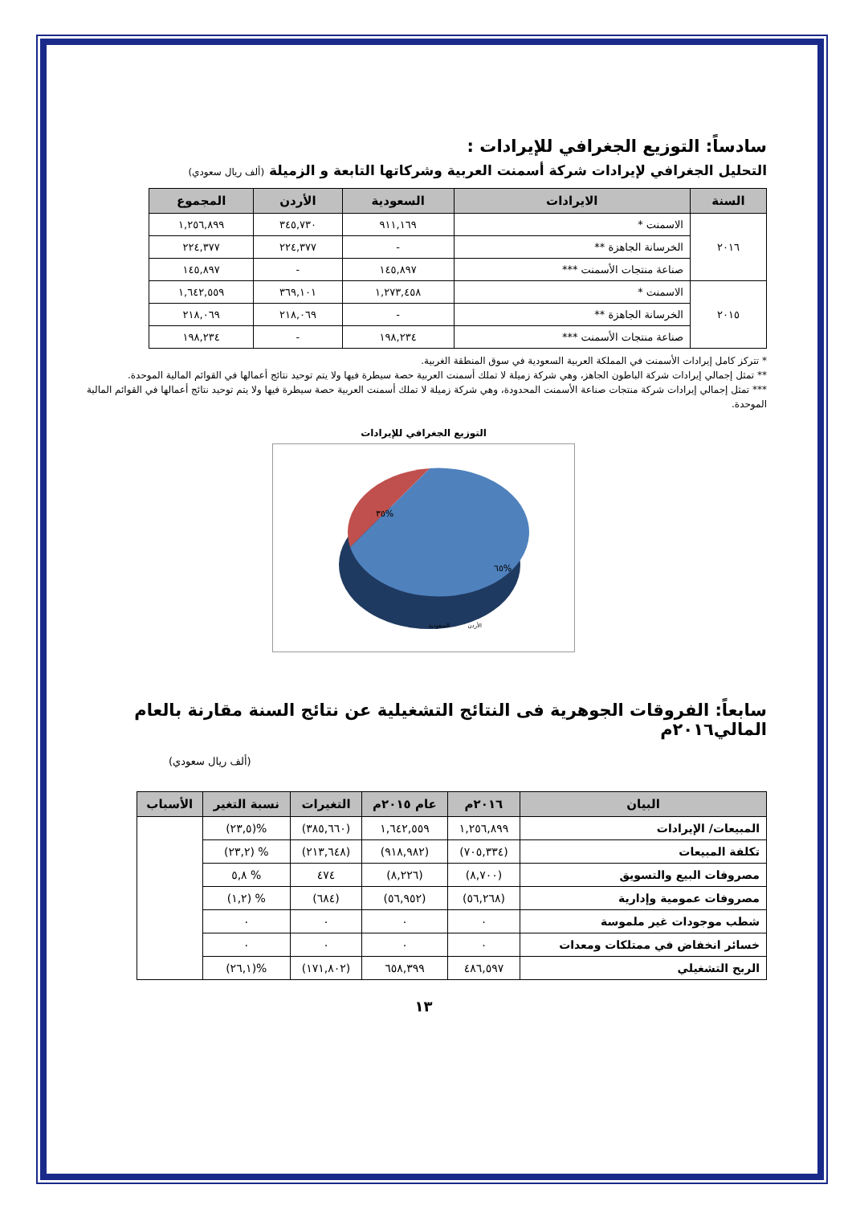سادساً: التوزيع الجغرافي للإيرادات :
التحليل الجغرافي لإيرادات شركة أسمنت العربية وشركاتها التابعة و الزميلة (ألف ريال سعودي)
| السنة | الايرادات | السعودية | الأردن | المجموع |
| --- | --- | --- | --- | --- |
| ٢٠١٦ | الاسمنت * | ٩١١,١٦٩ | ٣٤٥,٧٣٠ | ١,٢٥٦,٨٩٩ |
| | الخرسانة الجاهزة ** | - | ٢٢٤,٣٧٧ | ٢٢٤,٣٧٧ |
| | صناعة منتجات الأسمنت *** | ١٤٥,٨٩٧ | - | ١٤٥,٨٩٧ |
| ٢٠١٥ | الاسمنت * | ١,٢٧٣,٤٥٨ | ٣٦٩,١٠١ | ١,٦٤٢,٥٥٩ |
| | الخرسانة الجاهزة ** | - | ٢١٨,٠٦٩ | ٢١٨,٠٦٩ |
| | صناعة منتجات الأسمنت *** | ١٩٨,٢٣٤ | - | ١٩٨,٢٣٤ |
* تتركز كامل إيرادات الأسمنت في المملكة العربية السعودية في سوق المنطقة الغربية.
** تمثل إجمالي إيرادات شركة الباطون الجاهز، وهي شركة زميلة لا تملك أسمنت العربية حصة سيطرة فيها ولا يتم توحيد نتائج أعمالها في القوائم المالية الموحدة.
*** تمثل إجمالي إيرادات شركة منتجات صناعة الأسمنت المحدودة، وهي شركة زميلة لا تملك أسمنت العربية حصة سيطرة فيها ولا يتم توحيد نتائج أعمالها في القوائم المالية الموحدة.
التوزيع الجغرافي للإيرادات
٣٥%
٦٥%
الأردن
السعودية
سابعاً: الفروقات الجوهرية فى النتائج التشغيلية عن نتائج السنة مقارنة بالعام المالي٢٠١٦م
(ألف ريال سعودي)
| البيان | ٢٠١٦م | عام ٢٠١٥م | التغيرات | نسبة التغير | الأسباب |
| --- | --- | --- | --- | --- | --- |
| المبيعات/ الإيرادات | ١,٢٥٦,٨٩٩ | ١,٦٤٢,٥٥٩ | (٣٨٥,٦٦٠) | %(٢٣,٥) | |
| تكلفة المبيعات | (٧٠٥,٣٣٤) | (٩١٨,٩٨٢) | (٢١٣,٦٤٨) | % (٢٣,٢) | |
| مصروفات البيع والتسويق | (٨,٧٠٠) | (٨,٢٢٦) | ٤٧٤ | % ٥,٨ | |
| مصروفات عمومية وإدارية | (٥٦,٢٦٨) | (٥٦,٩٥٢) | (٦٨٤) | % (١,٢) | |
| شطب موجودات غير ملموسة | ٠ | ٠ | ٠ | ٠ | |
| خسائر انخفاض في ممتلكات ومعدات | ٠ | ٠ | ٠ | ٠ | |
| الربح التشغيلي | ٤٨٦,٥٩٧ | ٦٥٨,٣٩٩ | (١٧١,٨٠٢) | %(٢٦,١) | |
١٣